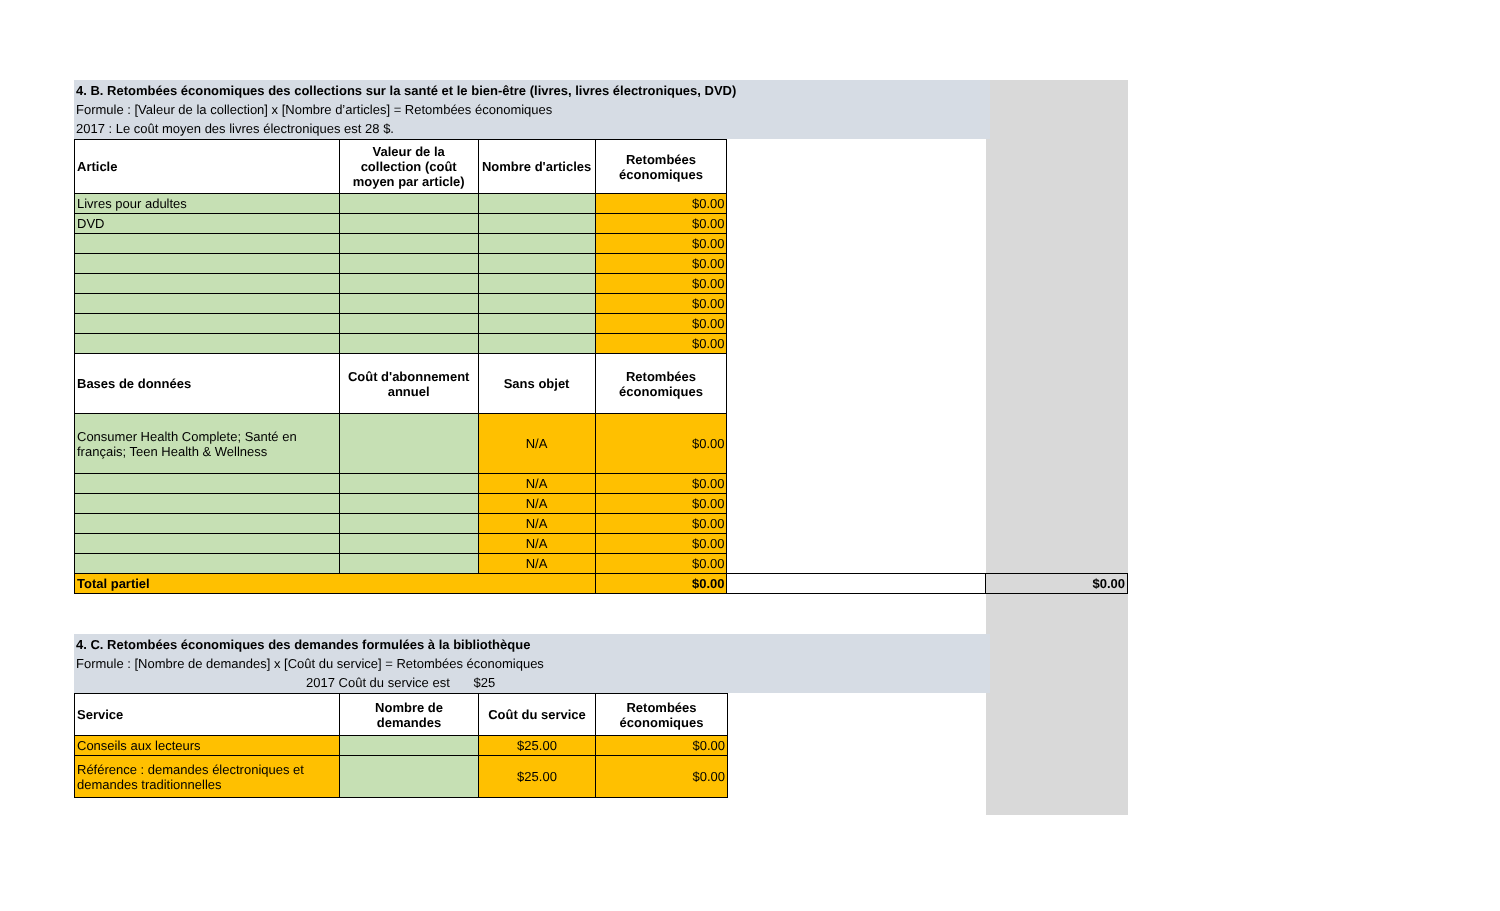4. B. Retombées économiques des collections sur la santé et le bien-être (livres, livres électroniques, DVD)
Formule : [Valeur de la collection] x [Nombre d’articles] = Retombées économiques
2017 : Le coût moyen des livres électroniques est 28 $.
| Article | Valeur de la collection (coût moyen par article) | Nombre d'articles | Retombées économiques | | |
| Livres pour adultes | | | $0.00 | | |
| DVD | | | $0.00 | | |
| | | | $0.00 | | |
| | | | $0.00 | | |
| | | | $0.00 | | |
| | | | $0.00 | | |
| | | | $0.00 | | |
| | | | $0.00 | | |
| Bases de données | Coût d'abonnement annuel | Sans objet | Retombées économiques | | |
| Consumer Health Complete; Santé en français; Teen Health & Wellness | | N/A | $0.00 | | |
| | | N/A | $0.00 | | |
| | | N/A | $0.00 | | |
| | | N/A | $0.00 | | |
| | | N/A | $0.00 | | |
| | | N/A | $0.00 | | |
| Total partiel | | | $0.00 | | $0.00 |
4. C. Retombées économiques des demandes formulées à la bibliothèque
Formule : [Nombre de demandes] x [Coût du service] = Retombées économiques
2017 Coût du service est $25
| Service | Nombre de demandes | Coût du service | Retombées économiques |
| --- | --- | --- | --- |
| Conseils aux lecteurs | | $25.00 | $0.00 |
| Référence : demandes électroniques et demandes traditionnelles | | $25.00 | $0.00 |